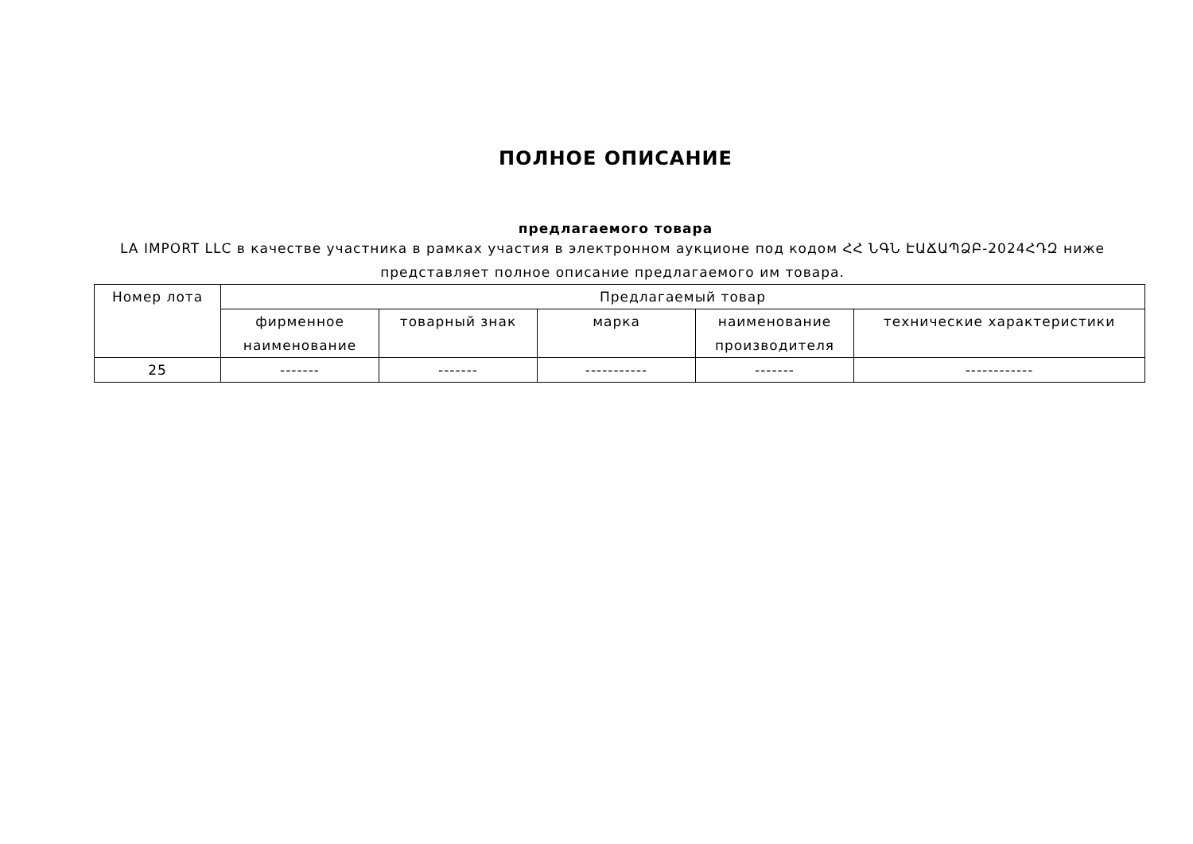ПОЛНОЕ ОПИСАНИЕ
предлагаемого товара
LA IMPORT LLC в качестве участника в рамках участия в электронном аукционе под кодом ՀՀ ՆԳՆ ԷԱՃԱՊՁԲ-2024ՀԴԶ ниже представляет полное описание предлагаемого им товара.
| Номер лота | Предлагаемый товар | | | | |
| --- | --- | --- | --- | --- | --- |
| | фирменное наименование | товарный знак | марка | наименование производителя | технические характеристики |
| 25 | ------- | ------- | ----------- | ------- | ------------ |